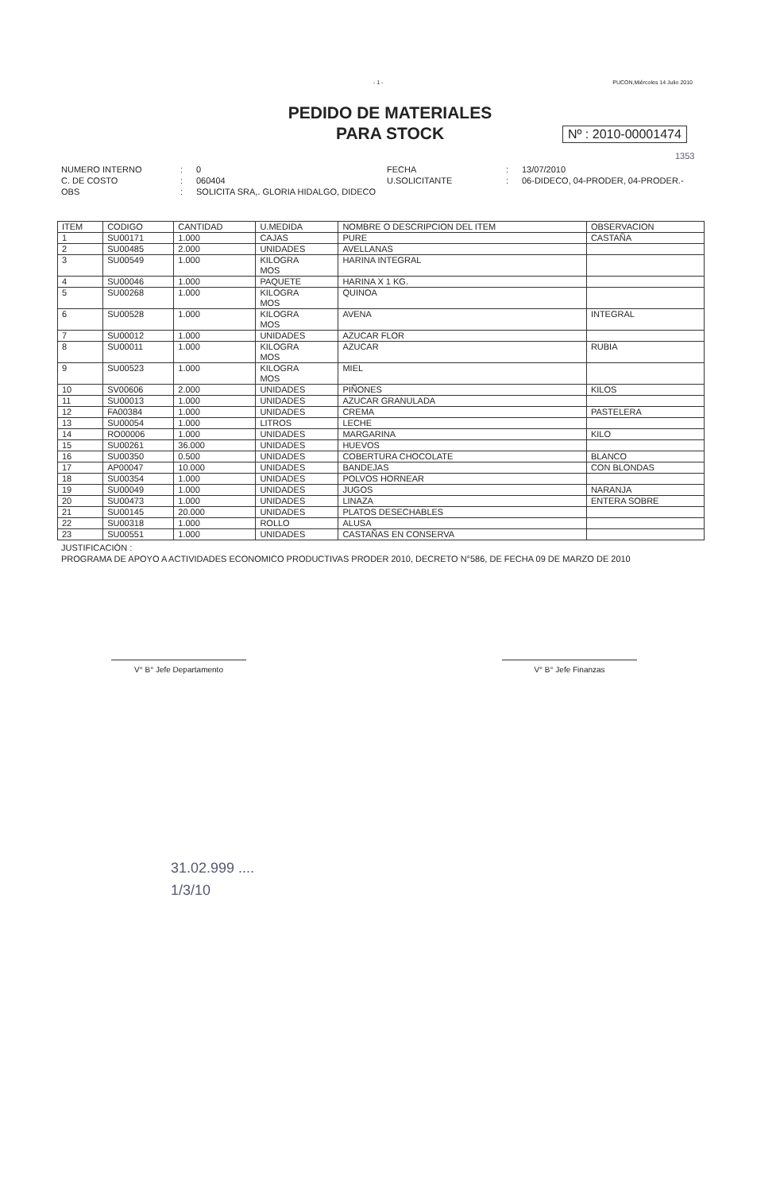- 1 - PUCON,Miércoles 14 Julio 2010
PEDIDO DE MATERIALES
PARA STOCK
Nº : 2010-00001474
1353
NUMERO INTERNO: 0 FECHA: 13/07/2010 C. DE COSTO: 060404 U.SOLICITANTE: 06-DIDECO, 04-PRODER, 04-PRODER.- OBS: SOLICITA SRA,. GLORIA HIDALGO, DIDECO
| ITEM | CODIGO | CANTIDAD | U.MEDIDA | NOMBRE O DESCRIPCION DEL ITEM | OBSERVACION |
| --- | --- | --- | --- | --- | --- |
| 1 | SU00171 | 1.000 | CAJAS | PURE | CASTAÑA |
| 2 | SU00485 | 2.000 | UNIDADES | AVELLANAS | |
| 3 | SU00549 | 1.000 | KILOGRA MOS | HARINA INTEGRAL | |
| 4 | SU00046 | 1.000 | PAQUETE | HARINA X 1 KG. | |
| 5 | SU00268 | 1.000 | KILOGRA MOS | QUINOA | |
| 6 | SU00528 | 1.000 | KILOGRA MOS | AVENA | INTEGRAL |
| 7 | SU00012 | 1.000 | UNIDADES | AZUCAR FLOR | |
| 8 | SU00011 | 1.000 | KILOGRA MOS | AZUCAR | RUBIA |
| 9 | SU00523 | 1.000 | KILOGRA MOS | MIEL | |
| 10 | SV00606 | 2.000 | UNIDADES | PIÑONES | KILOS |
| 11 | SU00013 | 1.000 | UNIDADES | AZUCAR GRANULADA | |
| 12 | FA00384 | 1.000 | UNIDADES | CREMA | PASTELERA |
| 13 | SU00054 | 1.000 | LITROS | LECHE | |
| 14 | RO00006 | 1.000 | UNIDADES | MARGARINA | KILO |
| 15 | SU00261 | 36.000 | UNIDADES | HUEVOS | |
| 16 | SU00350 | 0.500 | UNIDADES | COBERTURA CHOCOLATE | BLANCO |
| 17 | AP00047 | 10.000 | UNIDADES | BANDEJAS | CON BLONDAS |
| 18 | SU00354 | 1.000 | UNIDADES | POLVOS HORNEAR | |
| 19 | SU00049 | 1.000 | UNIDADES | JUGOS | NARANJA |
| 20 | SU00473 | 1.000 | UNIDADES | LINAZA | ENTERA SOBRE |
| 21 | SU00145 | 20.000 | UNIDADES | PLATOS DESECHABLES | |
| 22 | SU00318 | 1.000 | ROLLO | ALUSA | |
| 23 | SU00551 | 1.000 | UNIDADES | CASTAÑAS EN CONSERVA | |
JUSTIFICACIÓN :
PROGRAMA DE APOYO A ACTIVIDADES ECONOMICO PRODUCTIVAS PRODER 2010, DECRETO N°586, DE FECHA 09 DE MARZO DE 2010
V° B° Jefe Departamento V° B° Jefe Finanzas
31.02.999 ....
1/3/10